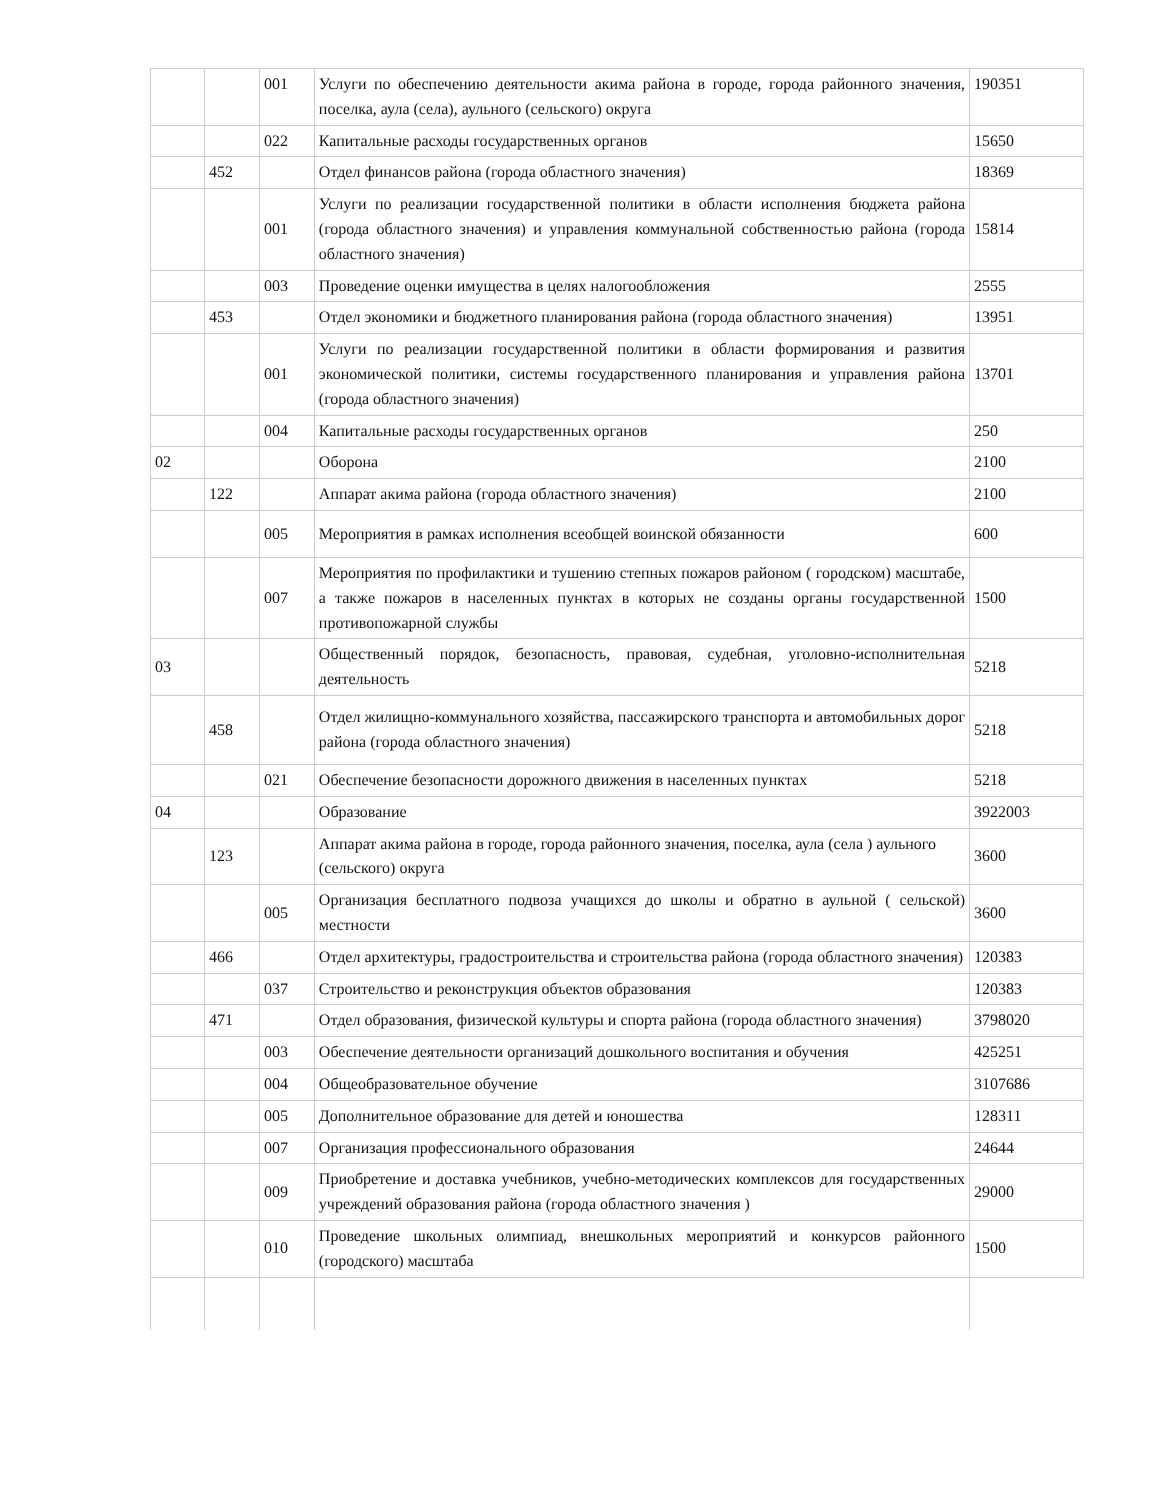| | | 001 | Услуги по обеспечению деятельности акима района в городе, города районного значения, поселка, аула (села), аульного (сельского) округа | 190351 |
| | | 022 | Капитальные расходы государственных органов | 15650 |
| | 452 | | Отдел финансов района (города областного значения) | 18369 |
| | | 001 | Услуги по реализации государственной политики в области исполнения бюджета района (города областного значения) и управления коммунальной собственностью района (города областного значения) | 15814 |
| | | 003 | Проведение оценки имущества в целях налогообложения | 2555 |
| | 453 | | Отдел экономики и бюджетного планирования района (города областного значения) | 13951 |
| | | 001 | Услуги по реализации государственной политики в области формирования и развития экономической политики, системы государственного планирования и управления района (города областного значения) | 13701 |
| | | 004 | Капитальные расходы государственных органов | 250 |
| 02 | | | Оборона | 2100 |
| | 122 | | Аппарат акима района (города областного значения) | 2100 |
| | | 005 | Мероприятия в рамках исполнения всеобщей воинской обязанности | 600 |
| | | 007 | Мероприятия по профилактики и тушению степных пожаров районом ( городском) масштабе, а также пожаров в населенных пунктах в которых не созданы органы государственной противопожарной службы | 1500 |
| 03 | | | Общественный порядок, безопасность, правовая, судебная, уголовно-исполнительная деятельность | 5218 |
| | 458 | | Отдел жилищно-коммунального хозяйства, пассажирского транспорта и автомобильных дорог района (города областного значения) | 5218 |
| | | 021 | Обеспечение безопасности дорожного движения в населенных пунктах | 5218 |
| 04 | | | Образование | 3922003 |
| | 123 | | Аппарат акима района в городе, города районного значения, поселка, аула (села ) аульного (сельского) округа | 3600 |
| | | 005 | Организация бесплатного подвоза учащихся до школы и обратно в аульной ( сельской) местности | 3600 |
| | 466 | | Отдел архитектуры, градостроительства и строительства района (города областного значения) | 120383 |
| | | 037 | Строительство и реконструкция объектов образования | 120383 |
| | 471 | | Отдел образования, физической культуры и спорта района (города областного значения) | 3798020 |
| | | 003 | Обеспечение деятельности организаций дошкольного воспитания и обучения | 425251 |
| | | 004 | Общеобразовательное обучение | 3107686 |
| | | 005 | Дополнительное образование для детей и юношества | 128311 |
| | | 007 | Организация профессионального образования | 24644 |
| | | 009 | Приобретение и доставка учебников, учебно-методических комплексов для государственных учреждений образования района (города областного значения ) | 29000 |
| | | 010 | Проведение школьных олимпиад, внешкольных мероприятий и конкурсов районного (городского) масштаба | 1500 |